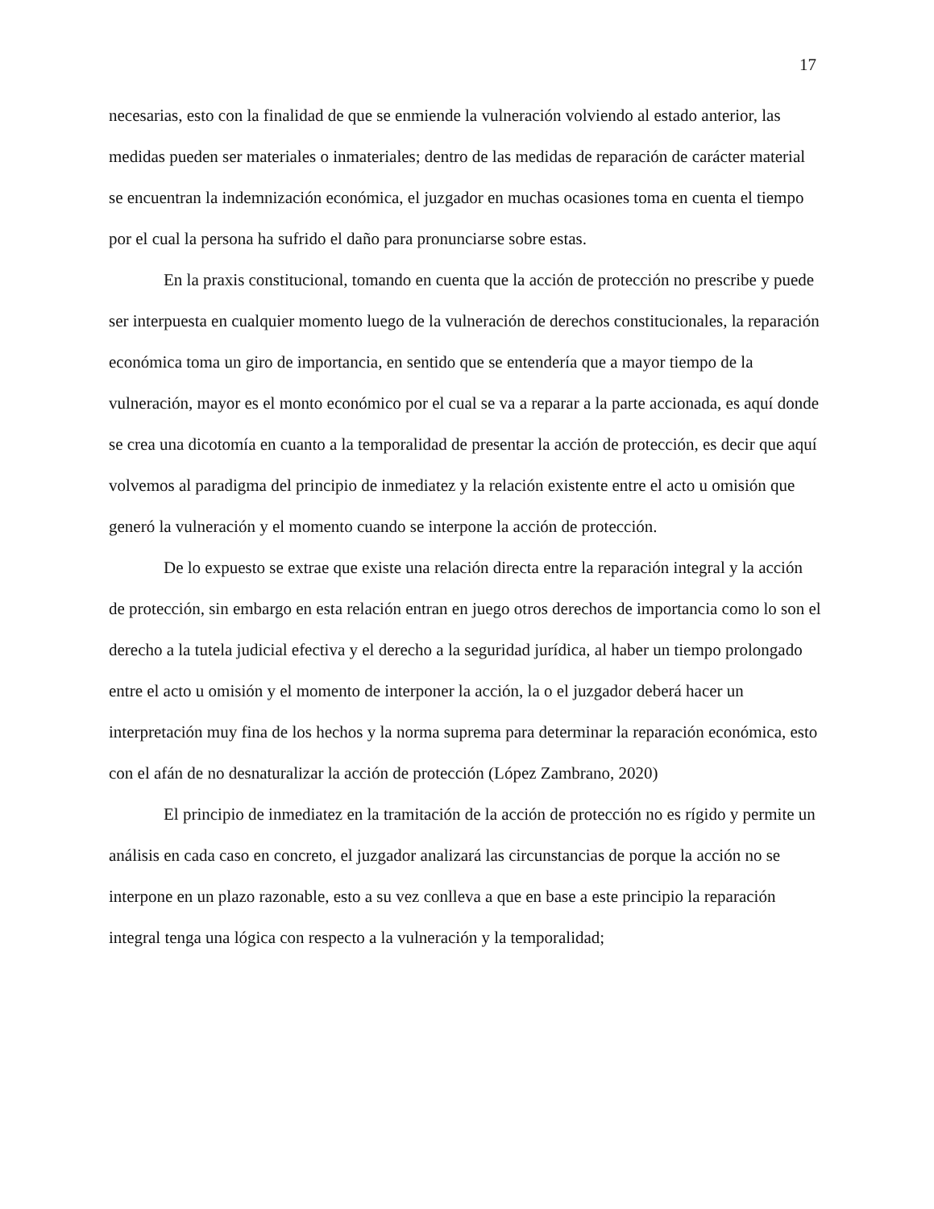17
necesarias, esto con la finalidad de que se enmiende la vulneración volviendo al estado anterior, las medidas pueden ser materiales o inmateriales; dentro de las medidas de reparación de carácter material se encuentran la indemnización económica, el juzgador en muchas ocasiones toma en cuenta el tiempo por el cual la persona ha sufrido el daño para pronunciarse sobre estas.
En la praxis constitucional, tomando en cuenta que la acción de protección no prescribe y puede ser interpuesta en cualquier momento luego de la vulneración de derechos constitucionales, la reparación económica toma un giro de importancia, en sentido que se entendería que a mayor tiempo de la vulneración, mayor es el monto económico por el cual se va a reparar a la parte accionada, es aquí donde se crea una dicotomía en cuanto a la temporalidad de presentar la acción de protección, es decir que aquí volvemos al paradigma del principio de inmediatez y la relación existente entre el acto u omisión que generó la vulneración y el momento cuando se interpone la acción de protección.
De lo expuesto se extrae que existe una relación directa entre la reparación integral y la acción de protección, sin embargo en esta relación entran en juego otros derechos de importancia como lo son el derecho a la tutela judicial efectiva y el derecho a la seguridad jurídica, al haber un tiempo prolongado entre el acto u omisión y el momento de interponer la acción, la o el juzgador deberá hacer un interpretación muy fina de los hechos y la norma suprema para determinar la reparación económica, esto con el afán de no desnaturalizar la acción de protección (López Zambrano, 2020)
El principio de inmediatez en la tramitación de la acción de protección no es rígido y permite un análisis en cada caso en concreto, el juzgador analizará las circunstancias de porque la acción no se interpone en un plazo razonable, esto a su vez conlleva a que en base a este principio la reparación integral tenga una lógica con respecto a la vulneración y la temporalidad;